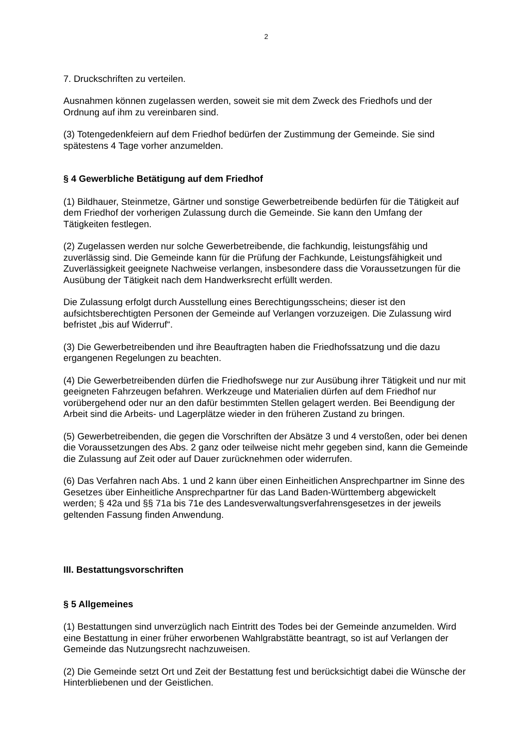2
7. Druckschriften zu verteilen.
Ausnahmen können zugelassen werden, soweit sie mit dem Zweck des Friedhofs und der Ordnung auf ihm zu vereinbaren sind.
(3) Totengedenkfeiern auf dem Friedhof bedürfen der Zustimmung der Gemeinde. Sie sind spätestens 4 Tage vorher anzumelden.
§ 4 Gewerbliche Betätigung auf dem Friedhof
(1) Bildhauer, Steinmetze, Gärtner und sonstige Gewerbetreibende bedürfen für die Tätigkeit auf dem Friedhof der vorherigen Zulassung durch die Gemeinde. Sie kann den Umfang der Tätigkeiten festlegen.
(2) Zugelassen werden nur solche Gewerbetreibende, die fachkundig, leistungsfähig und zuverlässig sind. Die Gemeinde kann für die Prüfung der Fachkunde, Leistungsfähigkeit und Zuverlässigkeit geeignete Nachweise verlangen, insbesondere dass die Voraussetzungen für die Ausübung der Tätigkeit nach dem Handwerksrecht erfüllt werden.
Die Zulassung erfolgt durch Ausstellung eines Berechtigungsscheins; dieser ist den aufsichtsberechtigten Personen der Gemeinde auf Verlangen vorzuzeigen. Die Zulassung wird befristet „bis auf Widerruf“.
(3) Die Gewerbetreibenden und ihre Beauftragten haben die Friedhofssatzung und die dazu ergangenen Regelungen zu beachten.
(4) Die Gewerbetreibenden dürfen die Friedhofswege nur zur Ausübung ihrer Tätigkeit und nur mit geeigneten Fahrzeugen befahren. Werkzeuge und Materialien dürfen auf dem Friedhof nur vorübergehend oder nur an den dafür bestimmten Stellen gelagert werden. Bei Beendigung der Arbeit sind die Arbeits- und Lagerplätze wieder in den früheren Zustand zu bringen.
(5) Gewerbetreibenden, die gegen die Vorschriften der Absätze 3 und 4 verstoßen, oder bei denen die Voraussetzungen des Abs. 2 ganz oder teilweise nicht mehr gegeben sind, kann die Gemeinde die Zulassung auf Zeit oder auf Dauer zurücknehmen oder widerrufen.
(6) Das Verfahren nach Abs. 1 und 2 kann über einen Einheitlichen Ansprechpartner im Sinne des Gesetzes über Einheitliche Ansprechpartner für das Land Baden-Württemberg abgewickelt werden; § 42a und §§ 71a bis 71e des Landesverwaltungsverfahrensgesetzes in der jeweils geltenden Fassung finden Anwendung.
III. Bestattungsvorschriften
§ 5 Allgemeines
(1) Bestattungen sind unverzüglich nach Eintritt des Todes bei der Gemeinde anzumelden. Wird eine Bestattung in einer früher erworbenen Wahlgrabstätte beantragt, so ist auf Verlangen der Gemeinde das Nutzungsrecht nachzuweisen.
(2) Die Gemeinde setzt Ort und Zeit der Bestattung fest und berücksichtigt dabei die Wünsche der Hinterbliebenen und der Geistlichen.